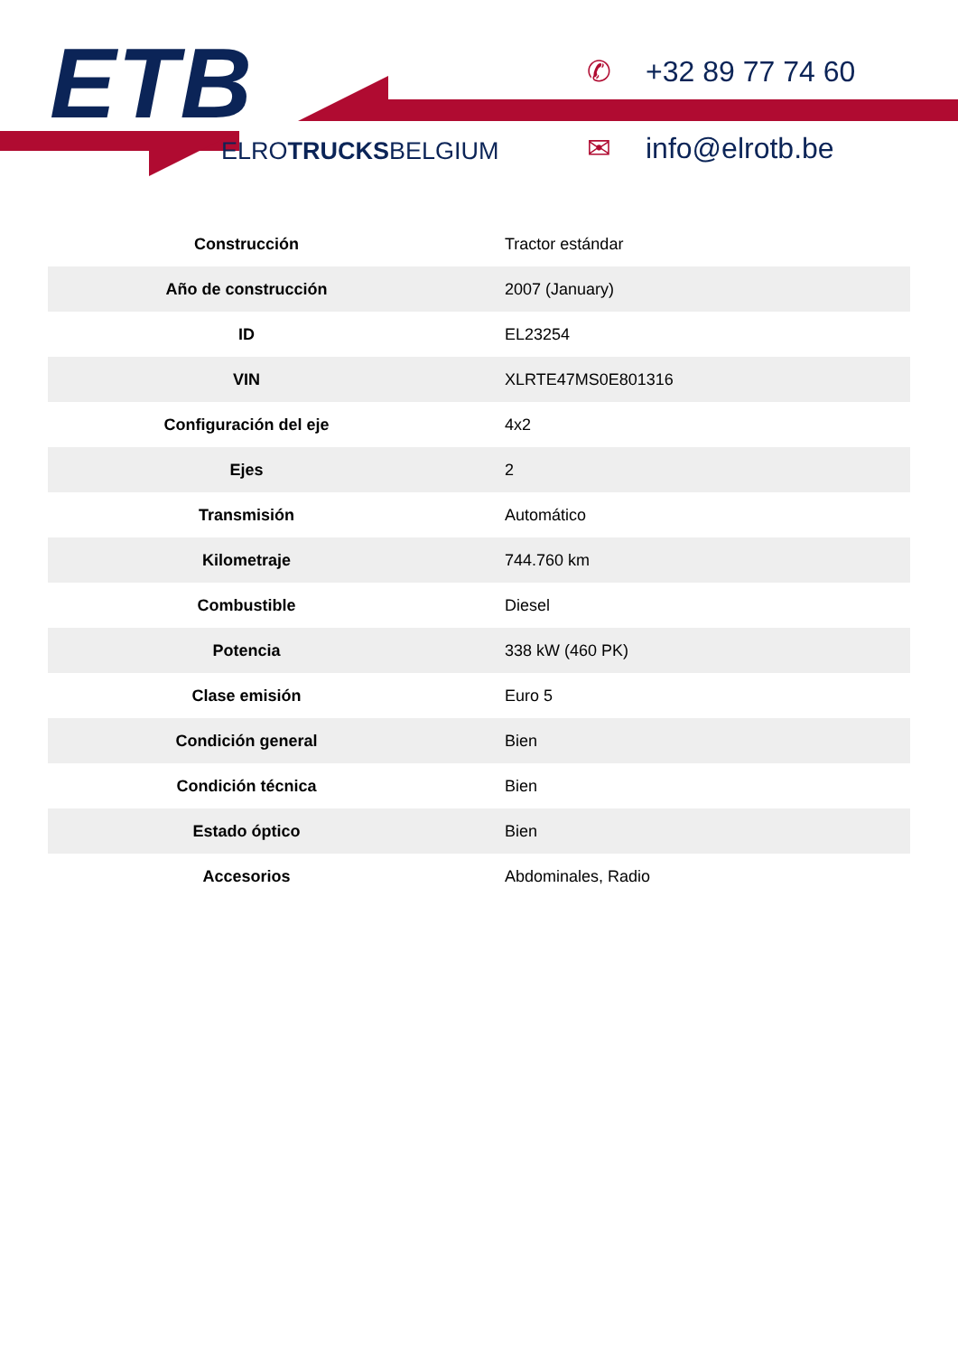ETB
ELROTRUCKSBELGIUM
✆ +32 89 77 74 60
✉ info@elrotb.be
| Construcción | Tractor estándar |
| Año de construcción | 2007 (January) |
| ID | EL23254 |
| VIN | XLRTE47MS0E801316 |
| Configuración del eje | 4x2 |
| Ejes | 2 |
| Transmisión | Automático |
| Kilometraje | 744.760 km |
| Combustible | Diesel |
| Potencia | 338 kW (460 PK) |
| Clase emisión | Euro 5 |
| Condición general | Bien |
| Condición técnica | Bien |
| Estado óptico | Bien |
| Accesorios | Abdominales, Radio |